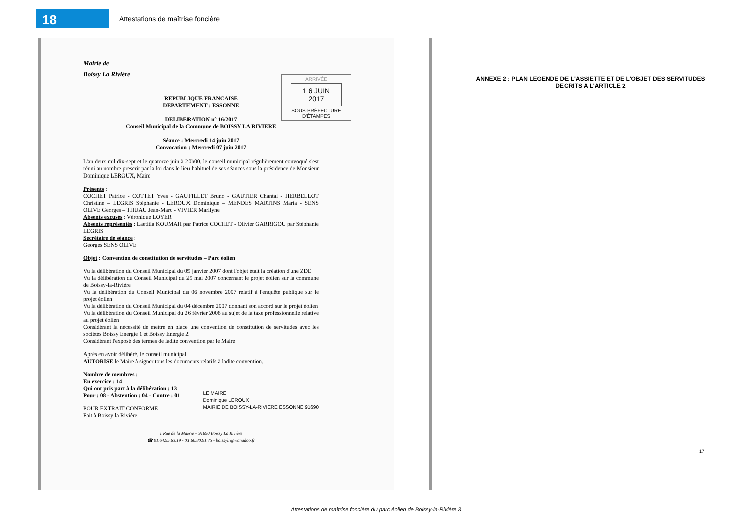18
Attestations de maîtrise foncière
Mairie de
Boissy La Rivière
ARRIVÉE
1 6 JUIN 2017
SOUS-PRÉFECTURE D'ÉTAMPES
REPUBLIQUE FRANCAISE
DEPARTEMENT : ESSONNE
DELIBERATION n° 16/2017
Conseil Municipal de la Commune de BOISSY LA RIVIERE
Séance : Mercredi 14 juin 2017
Convocation : Mercredi 07 juin 2017
L'an deux mil dix-sept et le quatorze juin à 20h00, le conseil municipal régulièrement convoqué s'est réuni au nombre prescrit par la loi dans le lieu habituel de ses séances sous la présidence de Monsieur Dominique LEROUX, Maire
Présents :
COCHET Patrice - COTTET Yves - GAUFILLET Bruno - GAUTIER Chantal - HERBELLOT Christine – LEGRIS Stéphanie - LEROUX Dominique – MENDES MARTINS Maria - SENS OLIVE Georges – THUAU Jean-Marc - VIVIER Marilyne
Absents excusés : Véronique LOYER
Absents représentés : Laetitia KOUMAH par Patrice COCHET - Olivier GARRIGOU par Stéphanie LEGRIS
Secrétaire de séance :
Georges SENS OLIVE
Objet : Convention de constitution de servitudes – Parc éolien
Vu la délibération du Conseil Municipal du 09 janvier 2007 dont l'objet était la création d'une ZDE
Vu la délibération du Conseil Municipal du 29 mai 2007 concernant le projet éolien sur la commune de Boissy-la-Rivière
Vu la délibération du Conseil Municipal du 06 novembre 2007 relatif à l'enquête publique sur le projet éolien
Vu la délibération du Conseil Municipal du 04 décembre 2007 donnant son accord sur le projet éolien
Vu la délibération du Conseil Municipal du 26 février 2008 au sujet de la taxe professionnelle relative au projet éolien
Considérant la nécessité de mettre en place une convention de constitution de servitudes avec les sociétés Boissy Energie 1 et Boissy Energie 2
Considérant l'exposé des termes de ladite convention par le Maire
Après en avoir délibéré, le conseil municipal
AUTORISE le Maire à signer tous les documents relatifs à ladite convention.
Nombre de membres :
En exercice : 14
Qui ont pris part à la délibération : 13
Pour : 08 - Abstention : 04 - Contre : 01
POUR EXTRAIT CONFORME
Fait à Boissy la Rivière
LE MAIRE
Dominique LEROUX
MAIRIE DE BOISSY-LA-RIVIERE ESSONNE 91690
1 Rue de la Mairie – 91690 Boissy La Rivière
☎ 01.64.95.63.19 - 01.60.80.91.75 - boissylr@wanadoo.fr
ANNEXE 2 : PLAN LEGENDE DE L'ASSIETTE ET DE L'OBJET DES SERVITUDES
DECRITS A L'ARTICLE 2
17
Attestations de maîtrise foncière du parc éolien de Boissy-la-Rivière 3